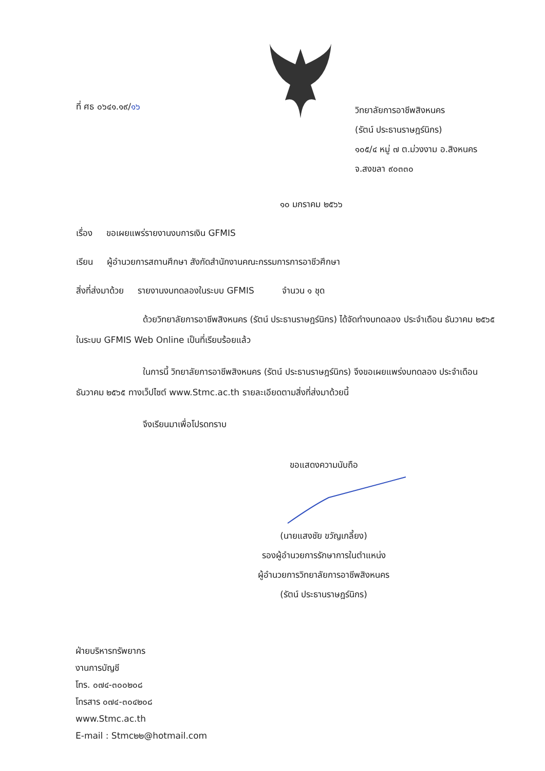ที่ ศธ ๐๖๔๑.๑๙/๑๖
วิทยาลัยการอาชีพสิงหนคร
(รัตน์ ประธานราษฎร์นิกร)
๑๐๕/๔ หมู่ ๗ ต.ม่วงงาม อ.สิงหนคร
จ.สงขลา ๙๐๓๓๐
๑๐ มกราคม ๒๕๖๖
เรื่อง ขอเผยแพร่รายงานงบการเงิน GFMIS
เรียน ผู้อำนวยการสถานศึกษา สังกัดสำนักงานคณะกรรมการการอาชีวศึกษา
สิ่งที่ส่งมาด้วย รายงานงบทดลองในระบบ GFMIS จำนวน ๑ ชุด
ด้วยวิทยาลัยการอาชีพสิงหนคร (รัตน์ ประธานราษฎร์นิกร) ได้จัดทำงบทดลอง ประจำเดือน ธันวาคม ๒๕๖๕ ในระบบ GFMIS Web Online เป็นที่เรียบร้อยแล้ว
ในการนี้ วิทยาลัยการอาชีพสิงหนคร (รัตน์ ประธานราษฎร์นิกร) จึงขอเผยแพร่งบทดลอง ประจำเดือน ธันวาคม ๒๕๖๕ ทางเว็ปไซต์ www.Stmc.ac.th รายละเอียดตามสิ่งที่ส่งมาด้วยนี้
จึงเรียนมาเพื่อโปรดทราบ
ขอแสดงความนับถือ
(นายแสงชัย ขวัญเกลี้ยง)
รองผู้อำนวยการรักษาการในตำแหน่ง
ผู้อำนวยการวิทยาลัยการอาชีพสิงหนคร
(รัตน์ ประธานราษฎร์นิกร)
ฝ่ายบริหารทรัพยากร
งานการบัญชี
โทร. ๐๗๔-๓๐๐๒๐๘
โทรสาร ๐๗๔-๓๐๔๒๐๘
www.Stmc.ac.th
E-mail : Stmc๒๒@hotmail.com